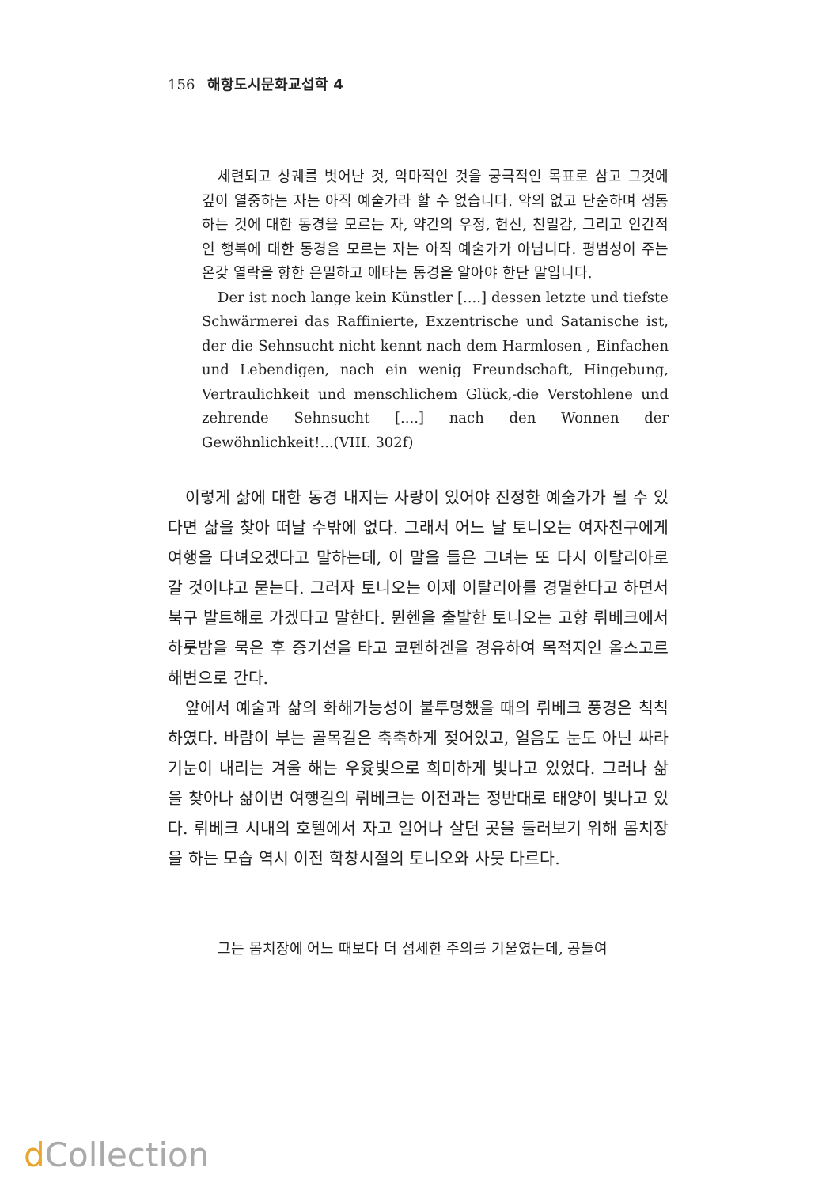156 해항도시문화교섭학 4
세련되고 상궤를 벗어난 것, 악마적인 것을 궁극적인 목표로 삼고 그것에 깊이 열중하는 자는 아직 예술가라 할 수 없습니다. 악의 없고 단순하며 생동하는 것에 대한 동경을 모르는 자, 약간의 우정, 헌신, 친밀감, 그리고 인간적인 행복에 대한 동경을 모르는 자는 아직 예술가가 아닙니다. 평범성이 주는 온갖 열락을 향한 은밀하고 애타는 동경을 알아야 한단 말입니다.
Der ist noch lange kein Künstler [....] dessen letzte und tiefste Schwärmerei das Raffinierte, Exzentrische und Satanische ist, der die Sehnsucht nicht kennt nach dem Harmlosen , Einfachen und Lebendigen, nach ein wenig Freundschaft, Hingebung, Vertraulichkeit und menschlichem Glück,-die Verstohlene und zehrende Sehnsucht [....] nach den Wonnen der Gewöhnlichkeit!...(VIII. 302f)
이렇게 삶에 대한 동경 내지는 사랑이 있어야 진정한 예술가가 될 수 있다면 삶을 찾아 떠날 수밖에 없다. 그래서 어느 날 토니오는 여자친구에게 여행을 다녀오겠다고 말하는데, 이 말을 들은 그녀는 또 다시 이탈리아로 갈 것이냐고 묻는다. 그러자 토니오는 이제 이탈리아를 경멸한다고 하면서 북구 발트해로 가겠다고 말한다. 뮌헨을 출발한 토니오는 고향 뤼베크에서 하룻밤을 묵은 후 증기선을 타고 코펜하겐을 경유하여 목적지인 올스고르 해변으로 간다.
앞에서 예술과 삶의 화해가능성이 불투명했을 때의 뤼베크 풍경은 칙칙하였다. 바람이 부는 골목길은 축축하게 젖어있고, 얼음도 눈도 아닌 싸라기눈이 내리는 겨울 해는 우윳빛으로 희미하게 빛나고 있었다. 그러나 삶을 찾아나 삶이번 여행길의 뤼베크는 이전과는 정반대로 태양이 빛나고 있다. 뤼베크 시내의 호텔에서 자고 일어나 살던 곳을 둘러보기 위해 몸치장을 하는 모습 역시 이전 학창시절의 토니오와 사뭇 다르다.
그는 몸치장에 어느 때보다 더 섬세한 주의를 기울였는데, 공들여
d Collection